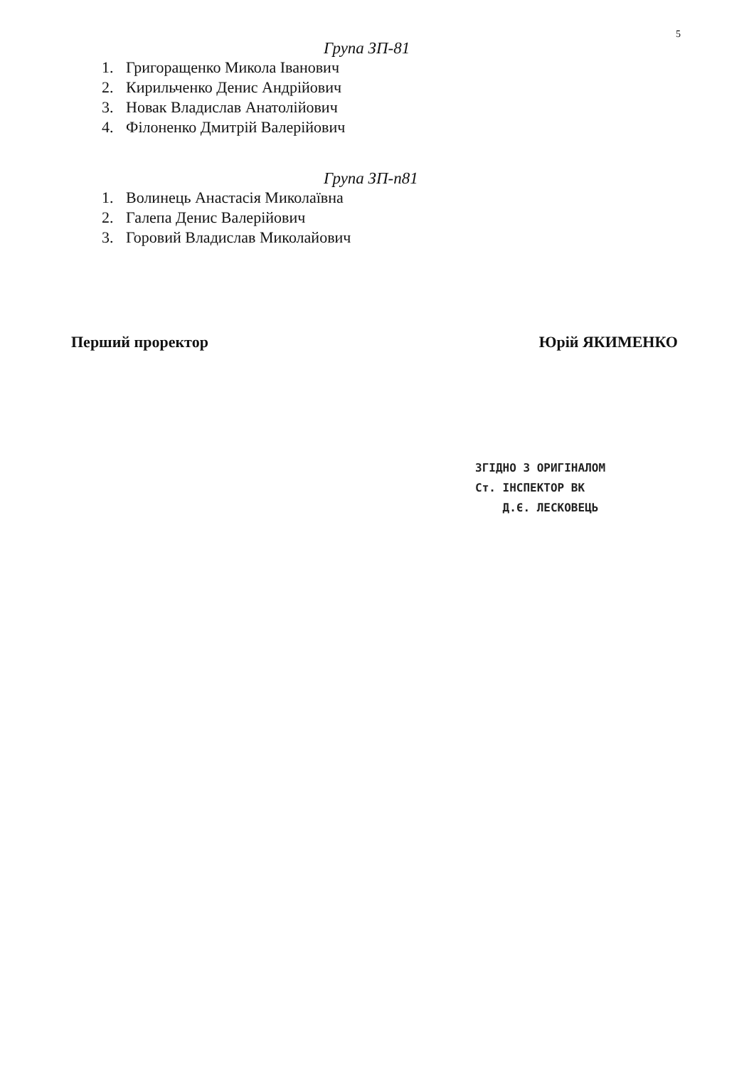5
Група ЗП-81
1. Григоращенко Микола Іванович
2. Кирильченко Денис Андрійович
3. Новак Владислав Анатолійович
4. Філоненко Дмитрій Валерійович
Група ЗП-п81
1. Волинець Анастасія Миколаївна
2. Галепа Денис Валерійович
3. Горовий Владислав Миколайович
Перший проректор Юрій ЯКИМЕНКО
ЗГІДНО З ОРИГІНАЛОМ
Ст. ІНСПЕКТОР ВК
Д.Є. ЛЕСКОВЕЦЬ